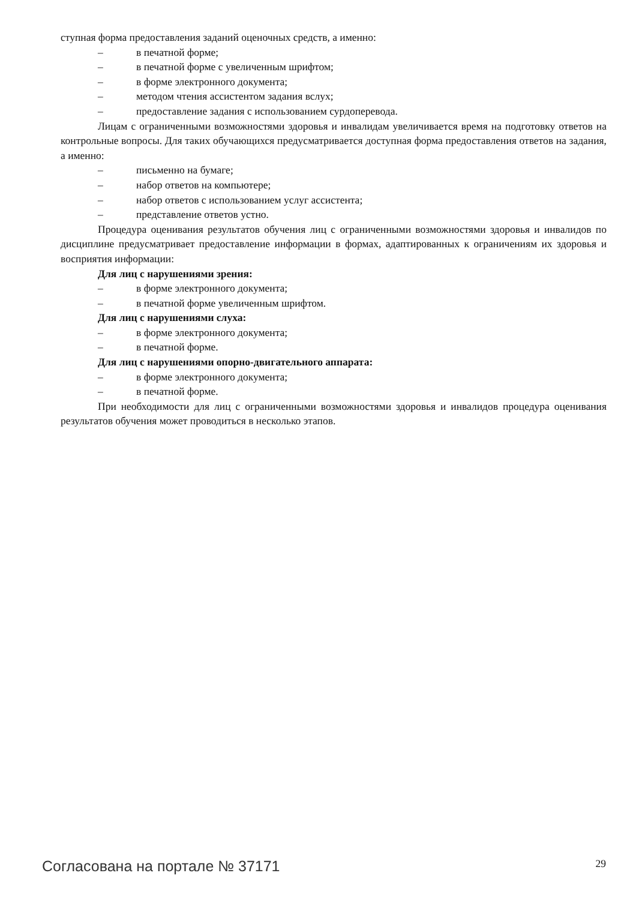ступная форма предоставления заданий оценочных средств, а именно:
– в печатной форме;
– в печатной форме с увеличенным шрифтом;
– в форме электронного документа;
– методом чтения ассистентом задания вслух;
– предоставление задания с использованием сурдоперевода.
Лицам с ограниченными возможностями здоровья и инвалидам увеличивается время на подготовку ответов на контрольные вопросы. Для таких обучающихся предусматривается доступная форма предоставления ответов на задания, а именно:
– письменно на бумаге;
– набор ответов на компьютере;
– набор ответов с использованием услуг ассистента;
– представление ответов устно.
Процедура оценивания результатов обучения лиц с ограниченными возможностями здоровья и инвалидов по дисциплине предусматривает предоставление информации в формах, адаптированных к ограничениям их здоровья и восприятия информации:
Для лиц с нарушениями зрения:
– в форме электронного документа;
– в печатной форме увеличенным шрифтом.
Для лиц с нарушениями слуха:
– в форме электронного документа;
– в печатной форме.
Для лиц с нарушениями опорно-двигательного аппарата:
– в форме электронного документа;
– в печатной форме.
При необходимости для лиц с ограниченными возможностями здоровья и инвалидов процедура оценивания результатов обучения может проводиться в несколько этапов.
Согласована на портале № 37171 29